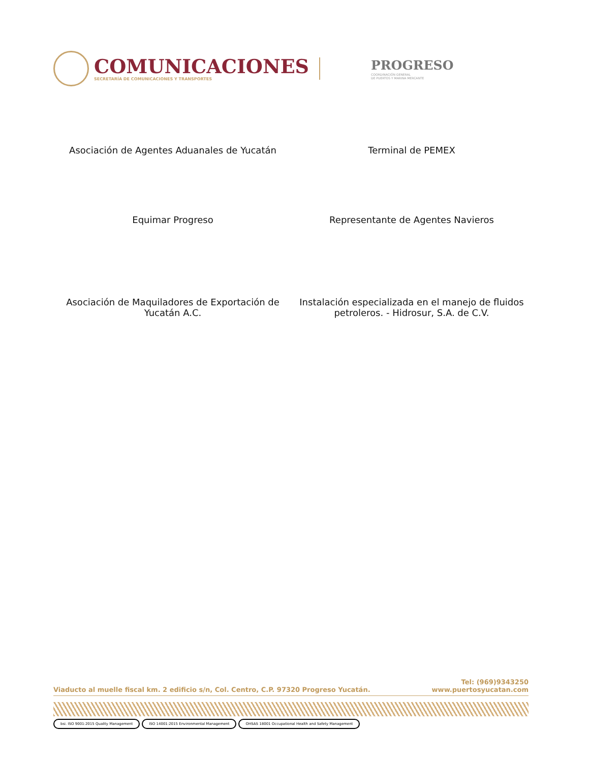COMUNICACIONES
SECRETARÍA DE COMUNICACIONES Y TRANSPORTES
PROGRESO
COORDINACIÓN GENERAL
DE PUERTOS Y MARINA MERCANTE
Asociación de Agentes Aduanales de Yucatán
Terminal de PEMEX
Equimar Progreso
Representante de Agentes Navieros
Asociación de Maquiladores de Exportación de Yucatán A.C.
Instalación especializada en el manejo de fluidos petroleros. - Hidrosur, S.A. de C.V.
Viaducto al muelle fiscal km. 2 edificio s/n, Col. Centro, C.P. 97320 Progreso Yucatán.
Tel: (969)9343250
www.puertosyucatan.com
bsi. ISO 9001:2015 Quality Management ISO 14001:2015 Environmental Management OHSAS 18001 Occupational Health and Safety Management